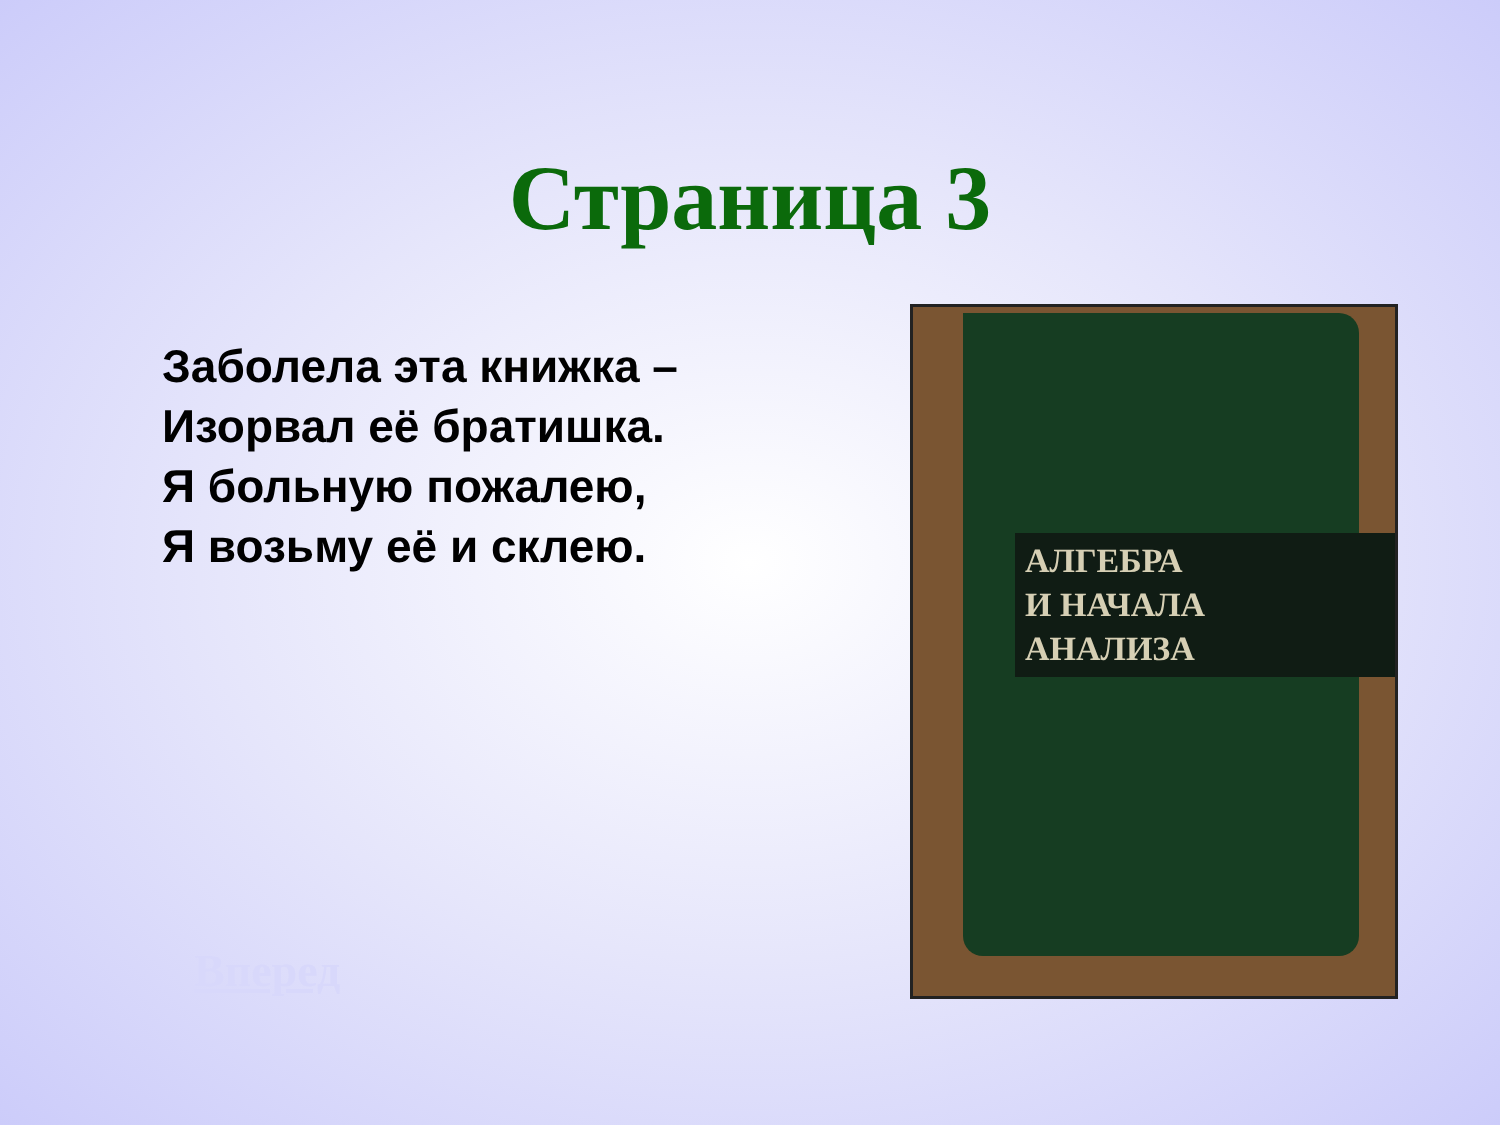Страница 3
Заболела эта книжка –
Изорвал её братишка.
Я больную пожалею,
Я возьму её и склею.
АЛГЕБРА
И НАЧАЛА
АНАЛИЗА
Вперед